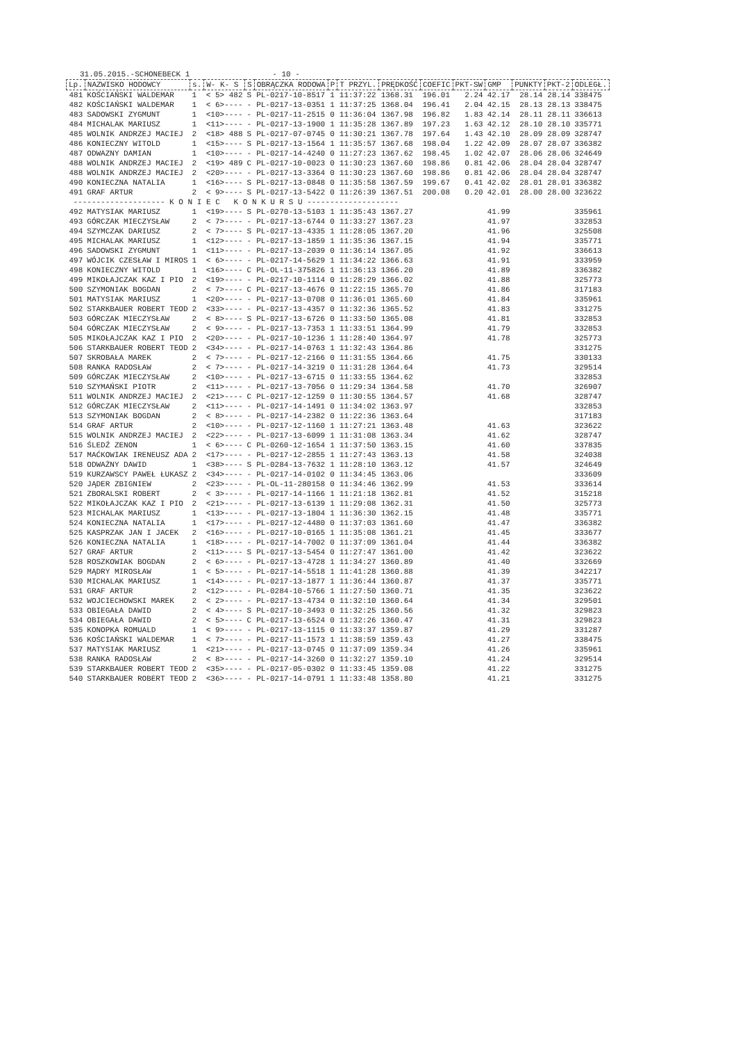31.05.2015.-SCHONEBECK 1 - 10 -
| Lp. | NAZWISKO HODOWCY | s. | W- K- S | S | OBRĄCZKA RODOWA | P | T PRZYL. | PRĘDKOŚĆ | COEFIC | PKT-SW | GMP | PUNKTY | PKT-2 | ODLEGŁ. |
| --- | --- | --- | --- | --- | --- | --- | --- | --- | --- | --- | --- | --- | --- | --- |
| 481 | KOŚCIAŃSKI WALDEMAR | 1 | < 5> 482 | S | PL-0217-10-8517 | 1 | 11:37:22 | 1368.31 | 196.01 | 2.24 | 42.17 | 28.14 | 28.14 | 338475 |
| 482 | KOŚCIAŃSKI WALDEMAR | 1 | < 6>---- | - | PL-0217-13-0351 | 1 | 11:37:25 | 1368.04 | 196.41 | 2.04 | 42.15 | 28.13 | 28.13 | 338475 |
| 483 | SADOWSKI ZYGMUNT | 1 | <10>---- | - | PL-0217-11-2515 | 0 | 11:36:04 | 1367.98 | 196.82 | 1.83 | 42.14 | 28.11 | 28.11 | 336613 |
| 484 | MICHALAK MARIUSZ | 1 | <11>---- | - | PL-0217-13-1900 | 1 | 11:35:28 | 1367.89 | 197.23 | 1.63 | 42.12 | 28.10 | 28.10 | 335771 |
| 485 | WOLNIK ANDRZEJ MACIEJ | 2 | <18> 488 | S | PL-0217-07-0745 | 0 | 11:30:21 | 1367.78 | 197.64 | 1.43 | 42.10 | 28.09 | 28.09 | 328747 |
| 486 | KONIECZNY WITOLD | 1 | <15>---- | S | PL-0217-13-1564 | 1 | 11:35:57 | 1367.68 | 198.04 | 1.22 | 42.09 | 28.07 | 28.07 | 336382 |
| 487 | ODWAZNY DAMIAN | 1 | <10>---- | - | PL-0217-14-4240 | 0 | 11:27:23 | 1367.62 | 198.45 | 1.02 | 42.07 | 28.06 | 28.06 | 324649 |
| 488 | WOLNIK ANDRZEJ MACIEJ | 2 | <19> 489 | C | PL-0217-10-0023 | 0 | 11:30:23 | 1367.60 | 198.86 | 0.81 | 42.06 | 28.04 | 28.04 | 328747 |
| 488 | WOLNIK ANDRZEJ MACIEJ | 2 | <20>---- | - | PL-0217-13-3364 | 0 | 11:30:23 | 1367.60 | 198.86 | 0.81 | 42.06 | 28.04 | 28.04 | 328747 |
| 490 | KONIECZNA NATALIA | 1 | <16>---- | S | PL-0217-13-0848 | 0 | 11:35:58 | 1367.59 | 199.67 | 0.41 | 42.02 | 28.01 | 28.01 | 336382 |
| 491 | GRAF ARTUR | 2 | < 9>---- | S | PL-0217-13-5422 | 0 | 11:26:39 | 1367.51 | 200.08 | 0.20 | 42.01 | 28.00 | 28.00 | 323622 |
| -------------------- K O N I E C K O N K U R S U -------------------- | | | | | | | | | | | | | | |
| 492 | MATYSIAK MARIUSZ | 1 | <19>---- | S | PL-0270-13-5103 | 1 | 11:35:43 | 1367.27 | | | 41.99 | | | 335961 |
| 493 | GÓRCZAK MIECZYSŁAW | 2 | < 7>---- | - | PL-0217-13-6744 | 0 | 11:33:27 | 1367.23 | | | 41.97 | | | 332853 |
| 494 | SZYMCZAK DARIUSZ | 2 | < 7>---- | S | PL-0217-13-4335 | 1 | 11:28:05 | 1367.20 | | | 41.96 | | | 325508 |
| 495 | MICHALAK MARIUSZ | 1 | <12>---- | - | PL-0217-13-1859 | 1 | 11:35:36 | 1367.15 | | | 41.94 | | | 335771 |
| 496 | SADOWSKI ZYGMUNT | 1 | <11>---- | - | PL-0217-13-2039 | 0 | 11:36:14 | 1367.05 | | | 41.92 | | | 336613 |
| 497 | WÓJCIK CZESŁAW I MIROS | 1 | < 6>---- | - | PL-0217-14-5629 | 1 | 11:34:22 | 1366.63 | | | 41.91 | | | 333959 |
| 498 | KONIECZNY WITOLD | 1 | <16>---- | C | PL-OL-11-375826 | 1 | 11:36:13 | 1366.20 | | | 41.89 | | | 336382 |
| 499 | MIKOŁAJCZAK KAZ I PIO | 2 | <19>---- | - | PL-0217-10-1114 | 0 | 11:28:29 | 1366.02 | | | 41.88 | | | 325773 |
| 500 | SZYMONIAK BOGDAN | 2 | < 7>---- | C | PL-0217-13-4676 | 0 | 11:22:15 | 1365.70 | | | 41.86 | | | 317183 |
| 501 | MATYSIAK MARIUSZ | 1 | <20>---- | - | PL-0217-13-0708 | 0 | 11:36:01 | 1365.60 | | | 41.84 | | | 335961 |
| 502 | STARKBAUER ROBERT TEOD | 2 | <33>---- | - | PL-0217-13-4357 | 0 | 11:32:36 | 1365.52 | | | 41.83 | | | 331275 |
| 503 | GÓRCZAK MIECZYSŁAW | 2 | < 8>---- | S | PL-0217-13-6726 | 0 | 11:33:50 | 1365.08 | | | 41.81 | | | 332853 |
| 504 | GÓRCZAK MIECZYSŁAW | 2 | < 9>---- | - | PL-0217-13-7353 | 1 | 11:33:51 | 1364.99 | | | 41.79 | | | 332853 |
| 505 | MIKOŁAJCZAK KAZ I PIO | 2 | <20>---- | - | PL-0217-10-1236 | 1 | 11:28:40 | 1364.97 | | | 41.78 | | | 325773 |
| 506 | STARKBAUER ROBERT TEOD | 2 | <34>---- | - | PL-0217-14-0763 | 1 | 11:32:43 | 1364.86 | | | | | | 331275 |
| 507 | SKROBAŁA MAREK | 2 | < 7>---- | - | PL-0217-12-2166 | 0 | 11:31:55 | 1364.66 | | | 41.75 | | | 330133 |
| 508 | RANKA RADOSŁAW | 2 | < 7>---- | - | PL-0217-14-3219 | 0 | 11:31:28 | 1364.64 | | | 41.73 | | | 329514 |
| 509 | GÓRCZAK MIECZYSŁAW | 2 | <10>---- | - | PL-0217-13-6715 | 0 | 11:33:55 | 1364.62 | | | | | | 332853 |
| 510 | SZYMAŃSKI PIOTR | 2 | <11>---- | - | PL-0217-13-7056 | 0 | 11:29:34 | 1364.58 | | | 41.70 | | | 326907 |
| 511 | WOLNIK ANDRZEJ MACIEJ | 2 | <21>---- | C | PL-0217-12-1259 | 0 | 11:30:55 | 1364.57 | | | 41.68 | | | 328747 |
| 512 | GÓRCZAK MIECZYSŁAW | 2 | <11>---- | - | PL-0217-14-1491 | 0 | 11:34:02 | 1363.97 | | | | | | 332853 |
| 513 | SZYMONIAK BOGDAN | 2 | < 8>---- | - | PL-0217-14-2382 | 0 | 11:22:36 | 1363.64 | | | | | | 317183 |
| 514 | GRAF ARTUR | 2 | <10>---- | - | PL-0217-12-1160 | 1 | 11:27:21 | 1363.48 | | | 41.63 | | | 323622 |
| 515 | WOLNIK ANDRZEJ MACIEJ | 2 | <22>---- | - | PL-0217-13-6099 | 1 | 11:31:08 | 1363.34 | | | 41.62 | | | 328747 |
| 516 | ŚLEDŹ ZENON | 1 | < 6>---- | C | PL-0260-12-1654 | 1 | 11:37:50 | 1363.15 | | | 41.60 | | | 337835 |
| 517 | MAĆKOWIAK IRENEUSZ ADA | 2 | <17>---- | - | PL-0217-12-2855 | 1 | 11:27:43 | 1363.13 | | | 41.58 | | | 324038 |
| 518 | ODWAŻNY DAWID | 1 | <38>---- | S | PL-0284-13-7632 | 1 | 11:28:10 | 1363.12 | | | 41.57 | | | 324649 |
| 519 | KURZAWSCY PAWEŁ ŁUKASZ | 2 | <34>---- | - | PL-0217-14-0102 | 0 | 11:34:45 | 1363.06 | | | | | | 333609 |
| 520 | JĄDER ZBIGNIEW | 2 | <23>---- | - | PL-OL-11-280158 | 0 | 11:34:46 | 1362.99 | | | 41.53 | | | 333614 |
| 521 | ZBORALSKI ROBERT | 2 | < 3>---- | - | PL-0217-14-1166 | 1 | 11:21:18 | 1362.81 | | | 41.52 | | | 315218 |
| 522 | MIKOŁAJCZAK KAZ I PIO | 2 | <21>---- | - | PL-0217-13-6139 | 1 | 11:29:08 | 1362.31 | | | 41.50 | | | 325773 |
| 523 | MICHALAK MARIUSZ | 1 | <13>---- | - | PL-0217-13-1804 | 1 | 11:36:30 | 1362.15 | | | 41.48 | | | 335771 |
| 524 | KONIECZNA NATALIA | 1 | <17>---- | - | PL-0217-12-4480 | 0 | 11:37:03 | 1361.60 | | | 41.47 | | | 336382 |
| 525 | KASPRZAK JAN I JACEK | 2 | <16>---- | - | PL-0217-10-0165 | 1 | 11:35:08 | 1361.21 | | | 41.45 | | | 333677 |
| 526 | KONIECZNA NATALIA | 1 | <18>---- | - | PL-0217-14-7002 | 0 | 11:37:09 | 1361.04 | | | 41.44 | | | 336382 |
| 527 | GRAF ARTUR | 2 | <11>---- | S | PL-0217-13-5454 | 0 | 11:27:47 | 1361.00 | | | 41.42 | | | 323622 |
| 528 | ROSZKOWIAK BOGDAN | 2 | < 6>---- | - | PL-0217-13-4728 | 1 | 11:34:27 | 1360.89 | | | 41.40 | | | 332669 |
| 529 | MĄDRY MIROSŁAW | 1 | < 5>---- | - | PL-0217-14-5518 | 1 | 11:41:28 | 1360.88 | | | 41.39 | | | 342217 |
| 530 | MICHALAK MARIUSZ | 1 | <14>---- | - | PL-0217-13-1877 | 1 | 11:36:44 | 1360.87 | | | 41.37 | | | 335771 |
| 531 | GRAF ARTUR | 2 | <12>---- | - | PL-0284-10-5766 | 1 | 11:27:50 | 1360.71 | | | 41.35 | | | 323622 |
| 532 | WOJCIECHOWSKI MAREK | 2 | < 2>---- | - | PL-0217-13-4734 | 0 | 11:32:10 | 1360.64 | | | 41.34 | | | 329501 |
| 533 | OBIEGAŁA DAWID | 2 | < 4>---- | S | PL-0217-10-3493 | 0 | 11:32:25 | 1360.56 | | | 41.32 | | | 329823 |
| 534 | OBIEGAŁA DAWID | 2 | < 5>---- | C | PL-0217-13-6524 | 0 | 11:32:26 | 1360.47 | | | 41.31 | | | 329823 |
| 535 | KONOPKA ROMUALD | 1 | < 9>---- | - | PL-0217-13-1115 | 0 | 11:33:37 | 1359.87 | | | 41.29 | | | 331287 |
| 536 | KOŚCIAŃSKI WALDEMAR | 1 | < 7>---- | - | PL-0217-11-1573 | 1 | 11:38:59 | 1359.43 | | | 41.27 | | | 338475 |
| 537 | MATYSIAK MARIUSZ | 1 | <21>---- | - | PL-0217-13-0745 | 0 | 11:37:09 | 1359.34 | | | 41.26 | | | 335961 |
| 538 | RANKA RADOSŁAW | 2 | < 8>---- | - | PL-0217-14-3260 | 0 | 11:32:27 | 1359.10 | | | 41.24 | | | 329514 |
| 539 | STARKBAUER ROBERT TEOD | 2 | <35>---- | - | PL-0217-05-0302 | 0 | 11:33:45 | 1359.08 | | | 41.22 | | | 331275 |
| 540 | STARKBAUER ROBERT TEOD | 2 | <36>---- | - | PL-0217-14-0791 | 1 | 11:33:48 | 1358.80 | | | 41.21 | | | 331275 |